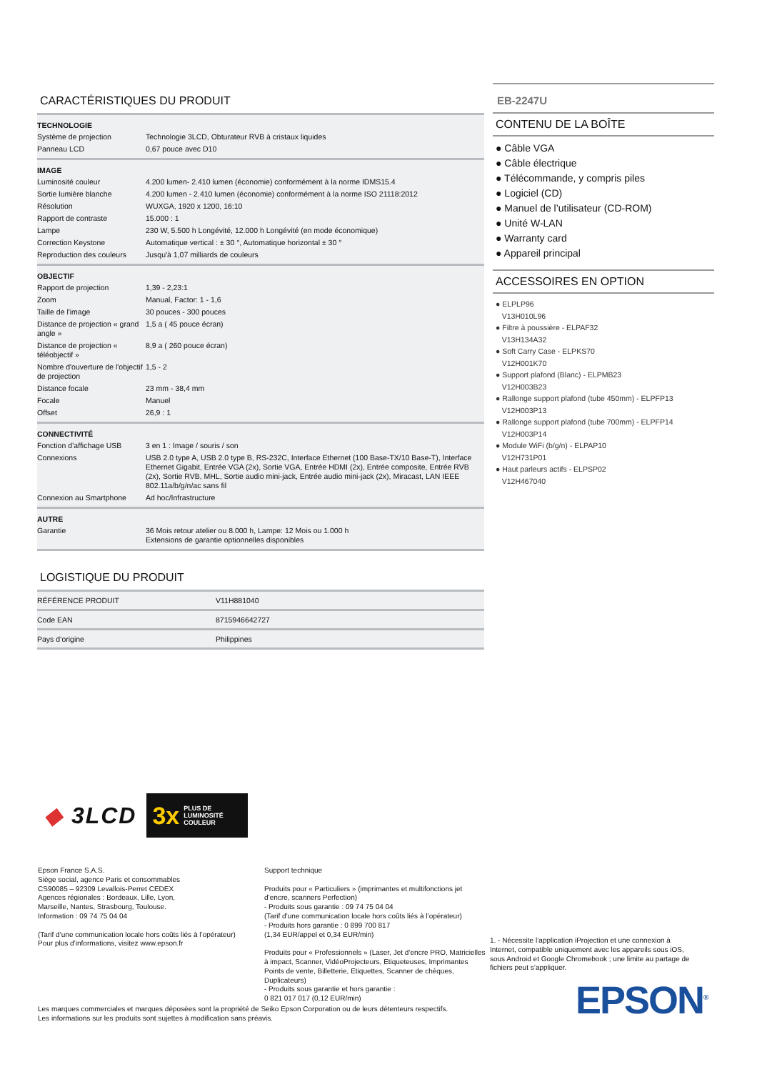CARACTÉRISTIQUES DU PRODUIT
| TECHNOLOGIE | |
| --- | --- |
| Système de projection | Technologie 3LCD, Obturateur RVB à cristaux liquides |
| Panneau LCD | 0,67 pouce avec D10 |
| IMAGE | |
| Luminosité couleur | 4.200 lumen- 2.410 lumen (économie) conformément à la norme IDMS15.4 |
| Sortie lumière blanche | 4.200 lumen - 2.410 lumen (économie) conformément à la norme ISO 21118:2012 |
| Résolution | WUXGA, 1920 x 1200, 16:10 |
| Rapport de contraste | 15.000 : 1 |
| Lampe | 230 W, 5.500 h Longévité, 12.000 h Longévité (en mode économique) |
| Correction Keystone | Automatique vertical : ± 30 °, Automatique horizontal ± 30 ° |
| Reproduction des couleurs | Jusqu'à 1,07 milliards de couleurs |
| OBJECTIF | |
| Rapport de projection | 1,39 - 2,23:1 |
| Zoom | Manual, Factor: 1 - 1,6 |
| Taille de l'image | 30 pouces - 300 pouces |
| Distance de projection « grand angle » | 1,5 a ( 45 pouce écran) |
| Distance de projection « téléobjectif » | 8,9 a ( 260 pouce écran) |
| Nombre d'ouverture de l'objectif de projection | 1,5 - 2 |
| Distance focale | 23 mm - 38,4 mm |
| Focale | Manuel |
| Offset | 26,9 : 1 |
| CONNECTIVITÉ | |
| Fonction d’affichage USB | 3 en 1 : Image / souris / son |
| Connexions | USB 2.0 type A, USB 2.0 type B, RS-232C, Interface Ethernet (100 Base-TX/10 Base-T), Interface Ethernet Gigabit, Entrée VGA (2x), Sortie VGA, Entrée HDMI (2x), Entrée composite, Entrée RVB (2x), Sortie RVB, MHL, Sortie audio mini-jack, Entrée audio mini-jack (2x), Miracast, LAN IEEE 802.11a/b/g/n/ac sans fil |
| Connexion au Smartphone | Ad hoc/Infrastructure |
| AUTRE | |
| Garantie | 36 Mois retour atelier ou 8.000 h, Lampe: 12 Mois ou 1.000 h Extensions de garantie optionnelles disponibles |
LOGISTIQUE DU PRODUIT
| RÉFÉRENCE PRODUIT | V11H881040 |
| Code EAN | 8715946642727 |
| Pays d’origine | Philippines |
EB-2247U
CONTENU DE LA BOÎTE
● Câble VGA
● Câble électrique
● Télécommande, y compris piles
● Logiciel (CD)
● Manuel de l’utilisateur (CD-ROM)
● Unité W-LAN
● Warranty card
● Appareil principal
ACCESSOIRES EN OPTION
● ELPLP96
V13H010L96
● Filtre à poussière - ELPAF32
V13H134A32
● Soft Carry Case - ELPKS70
V12H001K70
● Support plafond (Blanc) - ELPMB23
V12H003B23
● Rallonge support plafond (tube 450mm) - ELPFP13
V12H003P13
● Rallonge support plafond (tube 700mm) - ELPFP14
V12H003P14
● Module WiFi (b/g/n) - ELPAP10
V12H731P01
● Haut parleurs actifs - ELPSP02
V12H467040
◆ 3LCD
3x PLUS DE
LUMINOSITÉ
COULEUR
Epson France S.A.S.
Siège social, agence Paris et consommables
CS90085 – 92309 Levallois-Perret CEDEX
Agences régionales : Bordeaux, Lille, Lyon,
Marseille, Nantes, Strasbourg, Toulouse.
Information : 09 74 75 04 04
(Tarif d’une communication locale hors coûts liés à l’opérateur)
Pour plus d’informations, visitez www.epson.fr
Support technique
Produits pour « Particuliers » (imprimantes et multifonctions jet d’encre, scanners Perfection)
- Produits sous garantie : 09 74 75 04 04
(Tarif d’une communication locale hors coûts liés à l’opérateur)
- Produits hors garantie : 0 899 700 817
(1,34 EUR/appel et 0,34 EUR/min)
Produits pour « Professionnels » (Laser, Jet d’encre PRO, Matricielles à impact, Scanner, VidéoProjecteurs, Etiqueteuses, Imprimantes Points de vente, Billetterie, Etiquettes, Scanner de chèques, Duplicateurs)
- Produits sous garantie et hors garantie :
0 821 017 017 (0,12 EUR/min)
1. - Nécessite l’application iProjection et une connexion à Internet, compatible uniquement avec les appareils sous iOS, sous Android et Google Chromebook ; une limite au partage de fichiers peut s’appliquer.
EPSON<sup>®</sup>
Les marques commerciales et marques déposées sont la propriété de Seiko Epson Corporation ou de leurs détenteurs respectifs.
Les informations sur les produits sont sujettes à modification sans préavis.